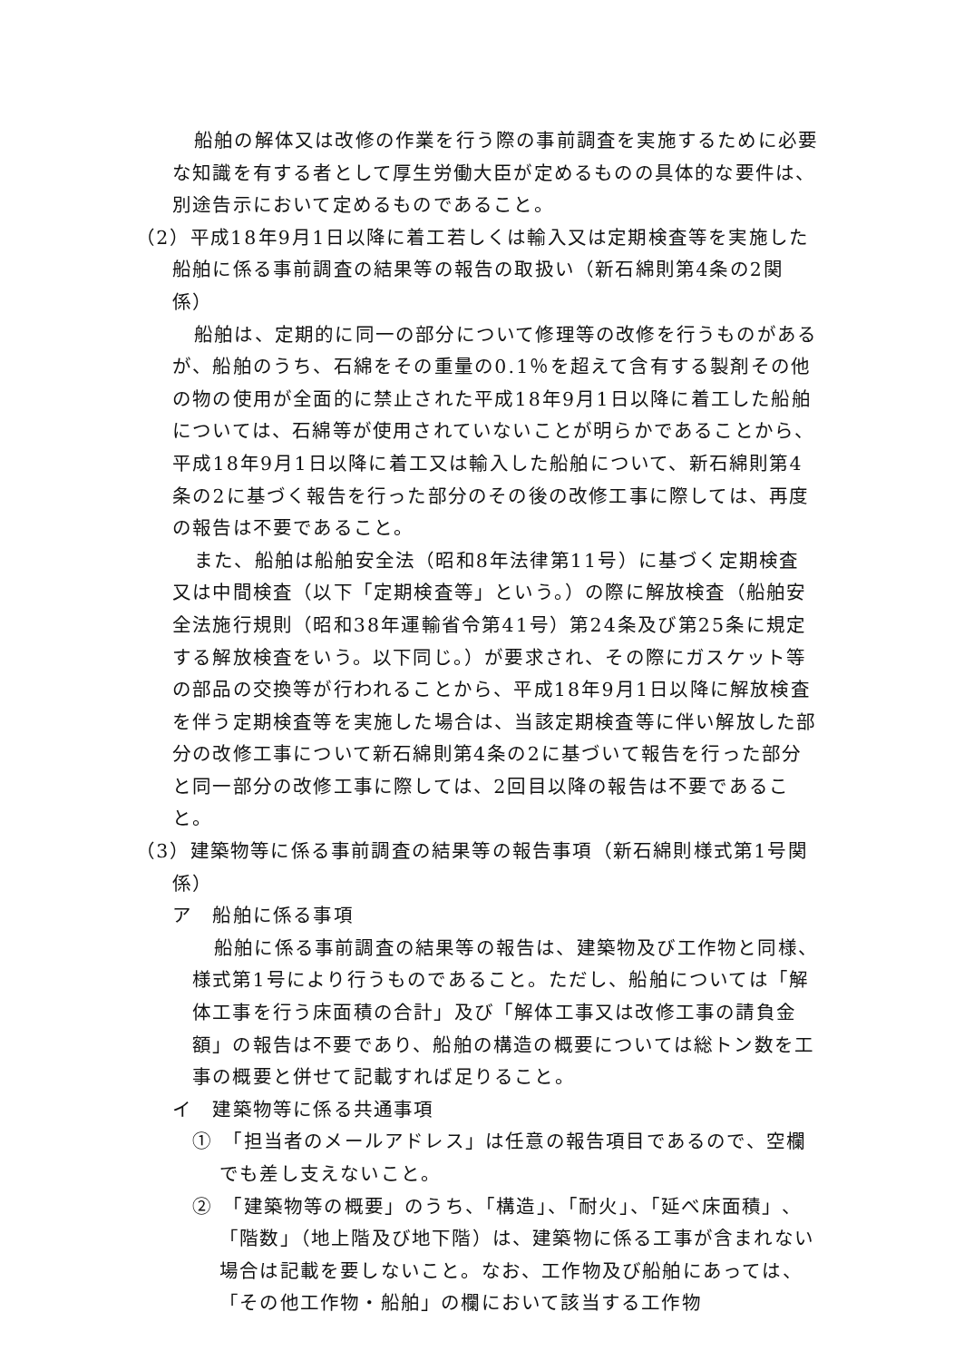船舶の解体又は改修の作業を行う際の事前調査を実施するために必要な知識を有する者として厚生労働大臣が定めるものの具体的な要件は、別途告示において定めるものであること。
（2）平成18年9月1日以降に着工若しくは輸入又は定期検査等を実施した船舶に係る事前調査の結果等の報告の取扱い（新石綿則第4条の2関係）
船舶は、定期的に同一の部分について修理等の改修を行うものがあるが、船舶のうち、石綿をその重量の0.1％を超えて含有する製剤その他の物の使用が全面的に禁止された平成18年9月1日以降に着工した船舶については、石綿等が使用されていないことが明らかであることから、平成18年9月1日以降に着工又は輸入した船舶について、新石綿則第4条の2に基づく報告を行った部分のその後の改修工事に際しては、再度の報告は不要であること。
また、船舶は船舶安全法（昭和8年法律第11号）に基づく定期検査又は中間検査（以下「定期検査等」という。）の際に解放検査（船舶安全法施行規則（昭和38年運輸省令第41号）第24条及び第25条に規定する解放検査をいう。以下同じ。）が要求され、その際にガスケット等の部品の交換等が行われることから、平成18年9月1日以降に解放検査を伴う定期検査等を実施した場合は、当該定期検査等に伴い解放した部分の改修工事について新石綿則第4条の2に基づいて報告を行った部分と同一部分の改修工事に際しては、2回目以降の報告は不要であること。
（3）建築物等に係る事前調査の結果等の報告事項（新石綿則様式第1号関係）
ア　船舶に係る事項
船舶に係る事前調査の結果等の報告は、建築物及び工作物と同様、様式第1号により行うものであること。ただし、船舶については「解体工事を行う床面積の合計」及び「解体工事又は改修工事の請負金額」の報告は不要であり、船舶の構造の概要については総トン数を工事の概要と併せて記載すれば足りること。
イ　建築物等に係る共通事項
①　「担当者のメールアドレス」は任意の報告項目であるので、空欄でも差し支えないこと。
②　「建築物等の概要」のうち、「構造」、「耐火」、「延べ床面積」、「階数」（地上階及び地下階）は、建築物に係る工事が含まれない場合は記載を要しないこと。なお、工作物及び船舶にあっては、「その他工作物・船舶」の欄において該当する工作物